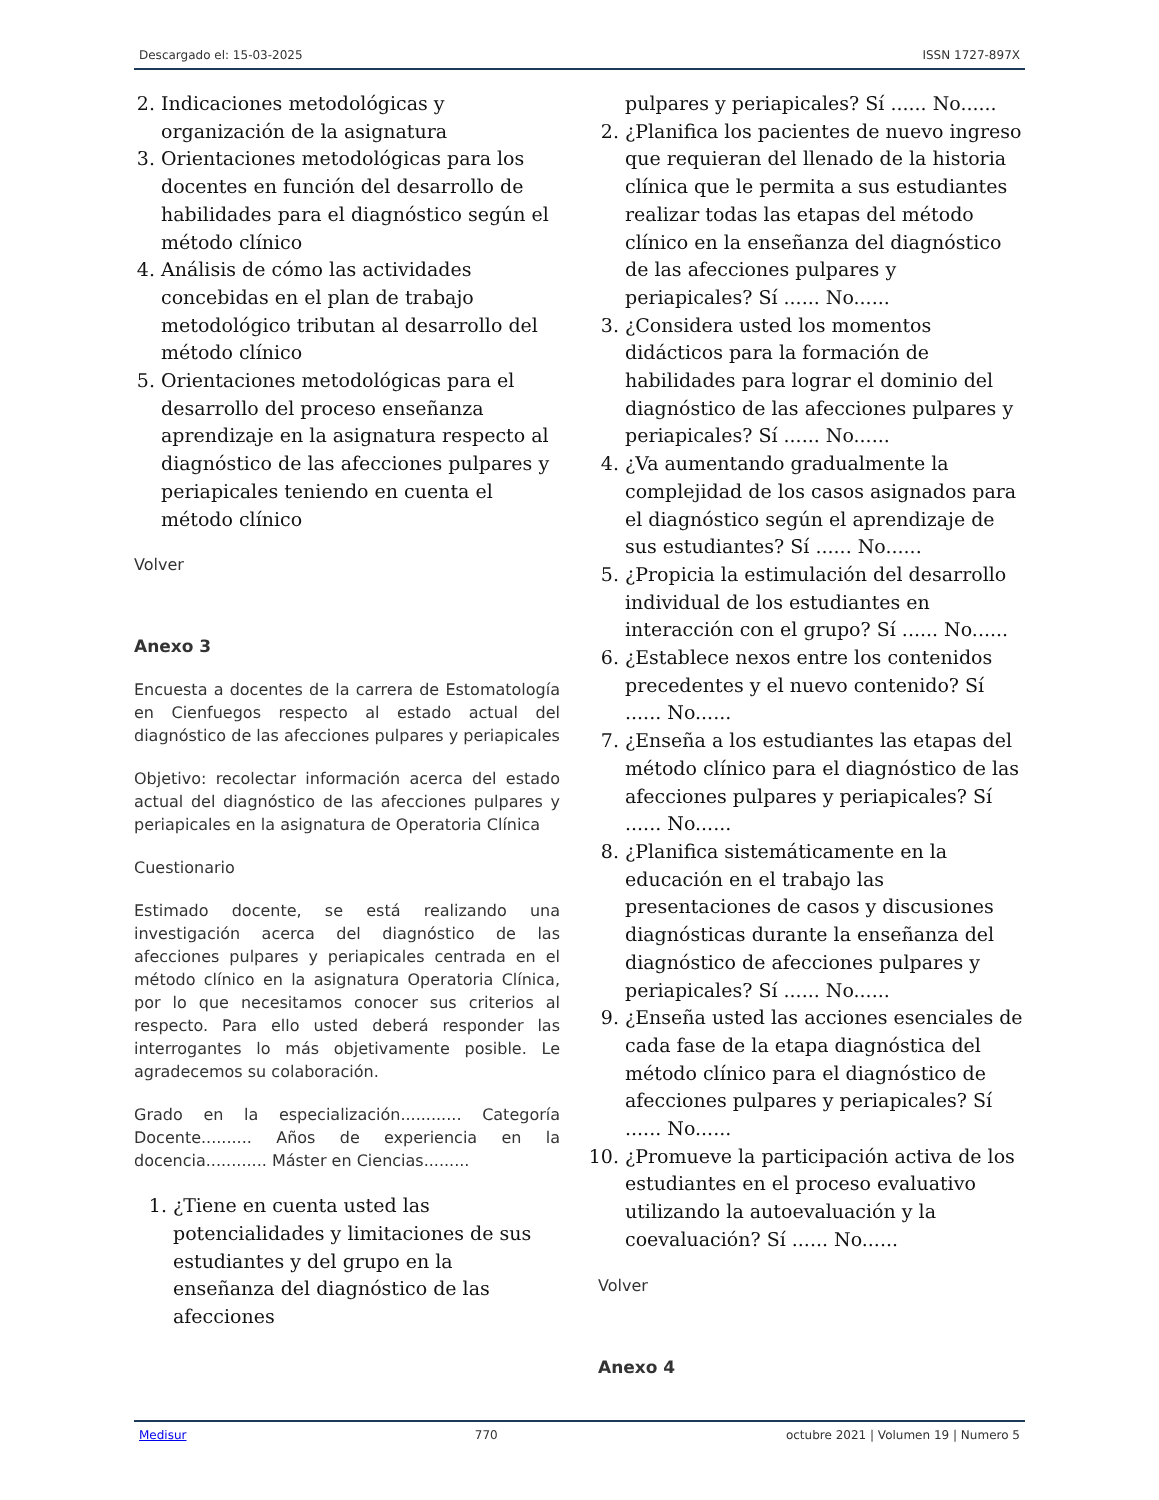Descargado el: 15-03-2025 ISSN 1727-897X
2. Indicaciones metodológicas y organización de la asignatura
3. Orientaciones metodológicas para los docentes en función del desarrollo de habilidades para el diagnóstico según el método clínico
4. Análisis de cómo las actividades concebidas en el plan de trabajo metodológico tributan al desarrollo del método clínico
5. Orientaciones metodológicas para el desarrollo del proceso enseñanza aprendizaje en la asignatura respecto al diagnóstico de las afecciones pulpares y periapicales teniendo en cuenta el método clínico
Volver
Anexo 3
Encuesta a docentes de la carrera de Estomatología en Cienfuegos respecto al estado actual del diagnóstico de las afecciones pulpares y periapicales
Objetivo: recolectar información acerca del estado actual del diagnóstico de las afecciones pulpares y periapicales en la asignatura de Operatoria Clínica
Cuestionario
Estimado docente, se está realizando una investigación acerca del diagnóstico de las afecciones pulpares y periapicales centrada en el método clínico en la asignatura Operatoria Clínica, por lo que necesitamos conocer sus criterios al respecto. Para ello usted deberá responder las interrogantes lo más objetivamente posible. Le agradecemos su colaboración.
Grado en la especialización............ Categoría Docente.......... Años de experiencia en la docencia............ Máster en Ciencias.........
1. ¿Tiene en cuenta usted las potencialidades y limitaciones de sus estudiantes y del grupo en la enseñanza del diagnóstico de las afecciones
pulpares y periapicales? Sí ...... No......
2. ¿Planifica los pacientes de nuevo ingreso que requieran del llenado de la historia clínica que le permita a sus estudiantes realizar todas las etapas del método clínico en la enseñanza del diagnóstico de las afecciones pulpares y periapicales? Sí ...... No......
3. ¿Considera usted los momentos didácticos para la formación de habilidades para lograr el dominio del diagnóstico de las afecciones pulpares y periapicales? Sí ...... No......
4. ¿Va aumentando gradualmente la complejidad de los casos asignados para el diagnóstico según el aprendizaje de sus estudiantes? Sí ...... No......
5. ¿Propicia la estimulación del desarrollo individual de los estudiantes en interacción con el grupo? Sí ...... No......
6. ¿Establece nexos entre los contenidos precedentes y el nuevo contenido? Sí ...... No......
7. ¿Enseña a los estudiantes las etapas del método clínico para el diagnóstico de las afecciones pulpares y periapicales? Sí ...... No......
8. ¿Planifica sistemáticamente en la educación en el trabajo las presentaciones de casos y discusiones diagnósticas durante la enseñanza del diagnóstico de afecciones pulpares y periapicales? Sí ...... No......
9. ¿Enseña usted las acciones esenciales de cada fase de la etapa diagnóstica del método clínico para el diagnóstico de afecciones pulpares y periapicales? Sí ...... No......
10. ¿Promueve la participación activa de los estudiantes en el proceso evaluativo utilizando la autoevaluación y la coevaluación? Sí ...... No......
Volver
Anexo 4
Medisur 770 octubre 2021 | Volumen 19 | Numero 5